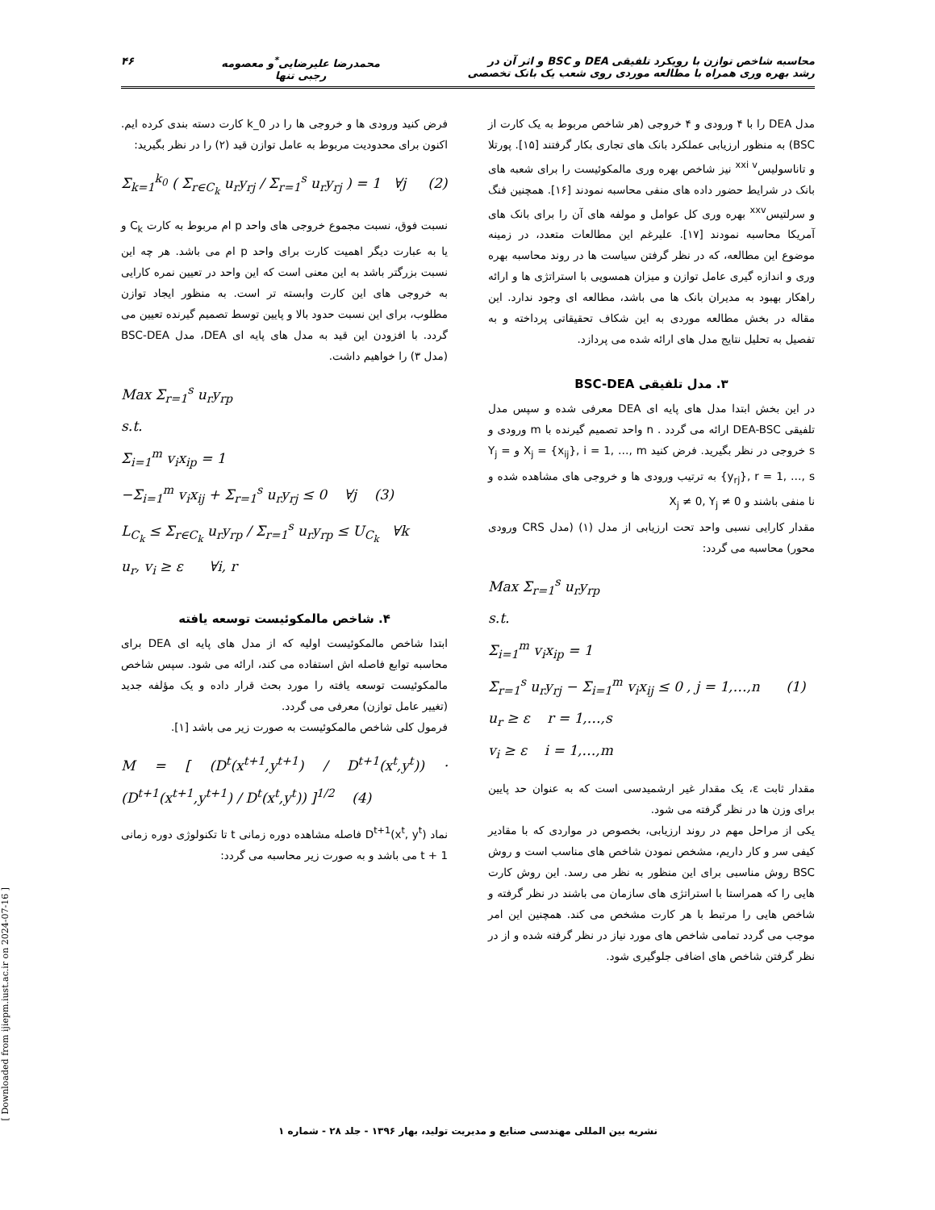محاسبه شاخص توازن با رویکرد تلفیقی DEA و BSC و اثر آن در
رشد بهره وری همراه با مطالعه موردی روی شعب یک بانک تخصصی
محمدرضا علیرضایی<sup>*</sup>و معصومه
رجبی تنها
۴۶
مدل DEA را با ۴ ورودی و ۴ خروجی (هر شاخص مربوط به یک کارت از BSC) به منظور ارزیابی عملکرد بانک های تجاری بکار گرفتند [۱۵]. پورتلا و تاناسولیس<sup>xxi v</sup> نیز شاخص بهره وری مالمکوئیست را برای شعبه های بانک در شرایط حضور داده های منفی محاسبه نمودند [۱۶]. همچنین فنگ و سرلتیس<sup>xxv</sup> بهره وری کل عوامل و مولفه های آن را برای بانک های آمریکا محاسبه نمودند [۱۷]. علیرغم این مطالعات متعدد، در زمینه موضوع این مطالعه، که در نظر گرفتن سیاست ها در روند محاسبه بهره وری و اندازه گیری عامل توازن و میزان همسویی با استراتژی ها و ارائه راهکار بهبود به مدیران بانک ها می باشد، مطالعه ای وجود ندارد. این مقاله در بخش مطالعه موردی به این شکاف تحقیقاتی پرداخته و به تفصیل به تحلیل نتایج مدل های ارائه شده می پردازد.
۳. مدل تلفیقی BSC-DEA
در این بخش ابتدا مدل های پایه ای DEA معرفی شده و سپس مدل تلفیقی DEA-BSC ارائه می گردد . n واحد تصمیم گیرنده با m ورودی و s خروجی در نظر بگیرید. فرض کنید X<sub>j</sub> = {x<sub>ij</sub>}, i = 1, …, m و Y<sub>j</sub> = {y<sub>rj</sub>}, r = 1, …, s به ترتیب ورودی ها و خروجی های مشاهده شده و نا منفی باشند و X<sub>j</sub> ≠ 0, Y<sub>j</sub> ≠ 0
مقدار کارایی نسبی واحد تحت ارزیابی از مدل (۱) (مدل CRS ورودی محور) محاسبه می گردد:
Max Σ<sub>r=1</sub><sup>s</sup> u<sub>r</sub>y<sub>rp</sub>
s.t.
Σ<sub>i=1</sub><sup>m</sup> v<sub>i</sub>x<sub>ip</sub> = 1
Σ<sub>r=1</sub><sup>s</sup> u<sub>r</sub>y<sub>rj</sub> − Σ<sub>i=1</sub><sup>m</sup> v<sub>i</sub>x<sub>ij</sub> ≤ 0 , j = 1,…,n (1)
u<sub>r</sub> ≥ ε r = 1,…,s
v<sub>i</sub> ≥ ε i = 1,…,m
مقدار ثابت ε، یک مقدار غیر ارشمیدسی است که به عنوان حد پایین برای وزن ها در نظر گرفته می شود.
یکی از مراحل مهم در روند ارزیابی، بخصوص در مواردی که با مقادیر کیفی سر و کار داریم، مشخص نمودن شاخص های مناسب است و روش BSC روش مناسبی برای این منظور به نظر می رسد. این روش کارت هایی را که همراستا با استراتژی های سازمان می باشند در نظر گرفته و شاخص هایی را مرتبط با هر کارت مشخص می کند. همچنین این امر موجب می گردد تمامی شاخص های مورد نیاز در نظر گرفته شده و از در نظر گرفتن شاخص های اضافی جلوگیری شود.
فرض کنید ورودی ها و خروجی ها را در k_0 کارت دسته بندی کرده ایم. اکنون برای محدودیت مربوط به عامل توازن قید (۲) را در نظر بگیرید:
Σ<sub>k=1</sub><sup>k<sub>0</sub></sup> ( Σ<sub>r∈C<sub>k</sub></sub> u<sub>r</sub>y<sub>rj</sub> / Σ<sub>r=1</sub><sup>s</sup> u<sub>r</sub>y<sub>rj</sub> ) = 1 ∀j (2)
نسبت فوق، نسبت مجموع خروجی های واحد p ام مربوط به کارت C<sub>k</sub> و یا به عبارت دیگر اهمیت کارت برای واحد p ام می باشد. هر چه این نسبت بزرگتر باشد به این معنی است که این واحد در تعیین نمره کارایی به خروجی های این کارت وابسته تر است. به منظور ایجاد توازن مطلوب، برای این نسبت حدود بالا و پایین توسط تصمیم گیرنده تعیین می گردد. با افزودن این قید به مدل های پایه ای DEA، مدل BSC-DEA (مدل ۳) را خواهیم داشت.
Max Σ<sub>r=1</sub><sup>s</sup> u<sub>r</sub>y<sub>rp</sub>
s.t.
Σ<sub>i=1</sub><sup>m</sup> v<sub>i</sub>x<sub>ip</sub> = 1
−Σ<sub>i=1</sub><sup>m</sup> v<sub>i</sub>x<sub>ij</sub> + Σ<sub>r=1</sub><sup>s</sup> u<sub>r</sub>y<sub>rj</sub> ≤ 0 ∀j (3)
L<sub>C<sub>k</sub></sub> ≤ Σ<sub>r∈C<sub>k</sub></sub> u<sub>r</sub>y<sub>rp</sub> / Σ<sub>r=1</sub><sup>s</sup> u<sub>r</sub>y<sub>rp</sub> ≤ U<sub>C<sub>k</sub></sub> ∀k
u<sub>r</sub>, v<sub>i</sub> ≥ ε ∀i, r
۴. شاخص مالمکوئیست توسعه یافته
ابتدا شاخص مالمکوئیست اولیه که از مدل های پایه ای DEA برای محاسبه توابع فاصله اش استفاده می کند، ارائه می شود. سپس شاخص مالمکوئیست توسعه یافته را مورد بحث قرار داده و یک مؤلفه جدید (تغییر عامل توازن) معرفی می گردد.
فرمول کلی شاخص مالمکوئیست به صورت زیر می باشد [۱].
M = [ (D<sup>t</sup>(x<sup>t+1</sup>,y<sup>t+1</sup>) / D<sup>t+1</sup>(x<sup>t</sup>,y<sup>t</sup>)) · (D<sup>t+1</sup>(x<sup>t+1</sup>,y<sup>t+1</sup>) / D<sup>t</sup>(x<sup>t</sup>,y<sup>t</sup>)) ]<sup>1/2</sup> (4)
نماد D<sup>t+1</sup>(x<sup>t</sup>, y<sup>t</sup>) فاصله مشاهده دوره زمانی t تا تکنولوژی دوره زمانی t + 1 می باشد و به صورت زیر محاسبه می گردد:
نشریه بین المللی مهندسی صنایع و مدیریت تولید، بهار ۱۳۹۶ - جلد ۲۸ - شماره ۱
[ Downloaded from ijiepm.iust.ac.ir on 2024-07-16 ]